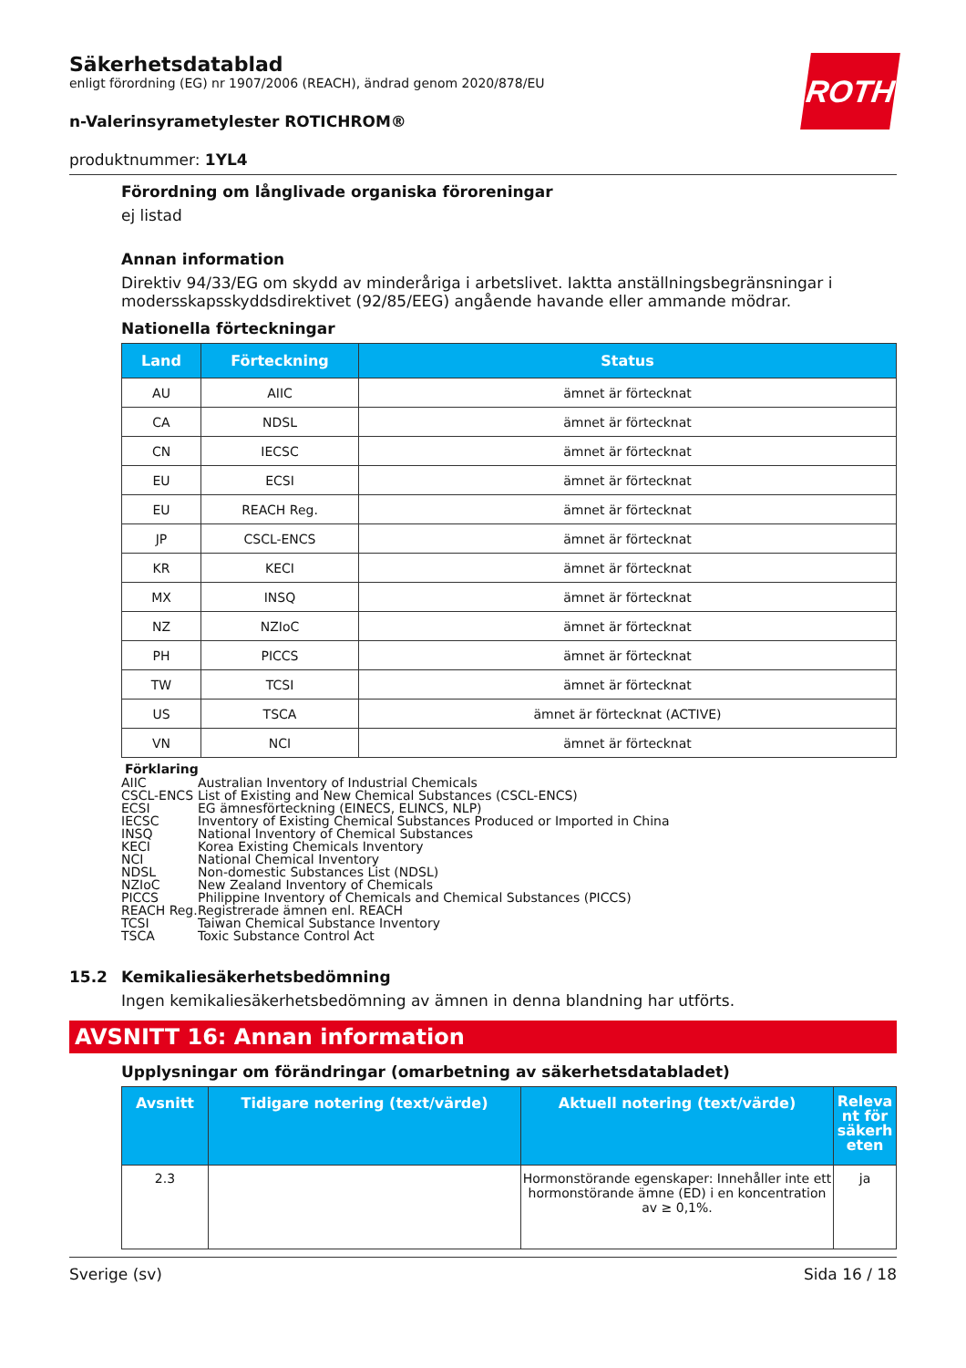ROTH
Säkerhetsdatablad
enligt förordning (EG) nr 1907/2006 (REACH), ändrad genom 2020/878/EU
n-Valerinsyrametylester ROTICHROM®
produktnummer: 1YL4
Förordning om långlivade organiska föroreningar
ej listad
Annan information
Direktiv 94/33/EG om skydd av minderåriga i arbetslivet. Iaktta anställningsbegränsningar i modersskapsskyddsdirektivet (92/85/EEG) angående havande eller ammande mödrar.
Nationella förteckningar
| Land | Förteckning | Status |
| --- | --- | --- |
| AU | AIIC | ämnet är förtecknat |
| CA | NDSL | ämnet är förtecknat |
| CN | IECSC | ämnet är förtecknat |
| EU | ECSI | ämnet är förtecknat |
| EU | REACH Reg. | ämnet är förtecknat |
| JP | CSCL-ENCS | ämnet är förtecknat |
| KR | KECI | ämnet är förtecknat |
| MX | INSQ | ämnet är förtecknat |
| NZ | NZIoC | ämnet är förtecknat |
| PH | PICCS | ämnet är förtecknat |
| TW | TCSI | ämnet är förtecknat |
| US | TSCA | ämnet är förtecknat (ACTIVE) |
| VN | NCI | ämnet är förtecknat |
Förklaring
| AIIC | Australian Inventory of Industrial Chemicals |
| CSCL-ENCS | List of Existing and New Chemical Substances (CSCL-ENCS) |
| ECSI | EG ämnesförteckning (EINECS, ELINCS, NLP) |
| IECSC | Inventory of Existing Chemical Substances Produced or Imported in China |
| INSQ | National Inventory of Chemical Substances |
| KECI | Korea Existing Chemicals Inventory |
| NCI | National Chemical Inventory |
| NDSL | Non-domestic Substances List (NDSL) |
| NZIoC | New Zealand Inventory of Chemicals |
| PICCS | Philippine Inventory of Chemicals and Chemical Substances (PICCS) |
| REACH Reg. | Registrerade ämnen enl. REACH |
| TCSI | Taiwan Chemical Substance Inventory |
| TSCA | Toxic Substance Control Act |
15.2 Kemikaliesäkerhetsbedömning
Ingen kemikaliesäkerhetsbedömning av ämnen in denna blandning har utförts.
AVSNITT 16: Annan information
Upplysningar om förändringar (omarbetning av säkerhetsdatabladet)
| Avsnitt | Tidigare notering (text/värde) | Aktuell notering (text/värde) | Releva nt för säkerh eten |
| --- | --- | --- | --- |
| 2.3 | | Hormonstörande egenskaper: Innehåller inte ett hormonstörande ämne (ED) i en koncentration av ≥ 0,1%. | ja |
Sverige (sv) Sida 16 / 18